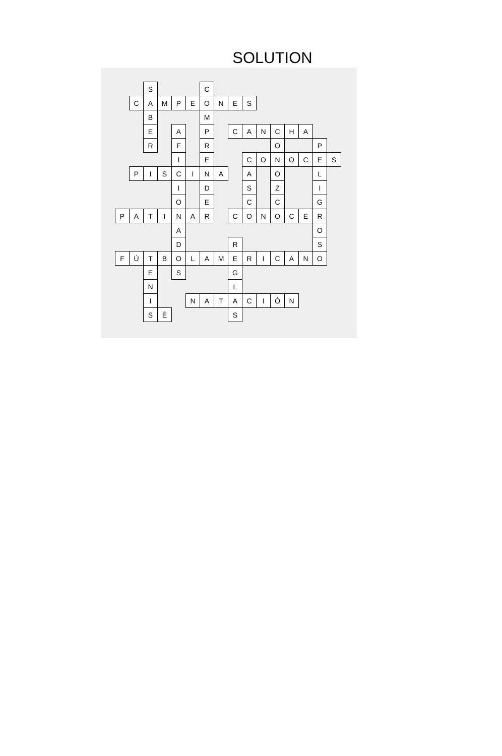SOLUTION
| | | S | | | | C | | | | | | | | | |
| | C | A | M | P | E | O | N | E | S | | | | | | |
| | | B | | | | M | | | | | | | | | |
| | | E | | A | | P | | C | A | N | C | H | A | | |
| | | R | | F | | R | | | | | O | | | P | |
| | | | | I | | E | | | C | O | N | O | C | E | S |
| | P | I | S | C | I | N | A | | A | | O | | | L | |
| | | | | I | | D | | | S | | Z | | | I | |
| | | | | O | | E | | | C | | C | | | G | |
| P | A | T | I | N | A | R | | C | O | N | O | C | E | R | |
| | | | | A | | | | | | | | | | O | |
| | | | | D | | | | R | | | | | | S | |
| F | Ú | T | B | O | L | A | M | E | R | I | C | A | N | O | |
| | | E | | S | | | | G | | | | | | | |
| | | N | | | | | | L | | | | | | | |
| | | I | | | N | A | T | A | C | I | Ó | N | | | |
| | | S | É | | | | | S | | | | | | | |